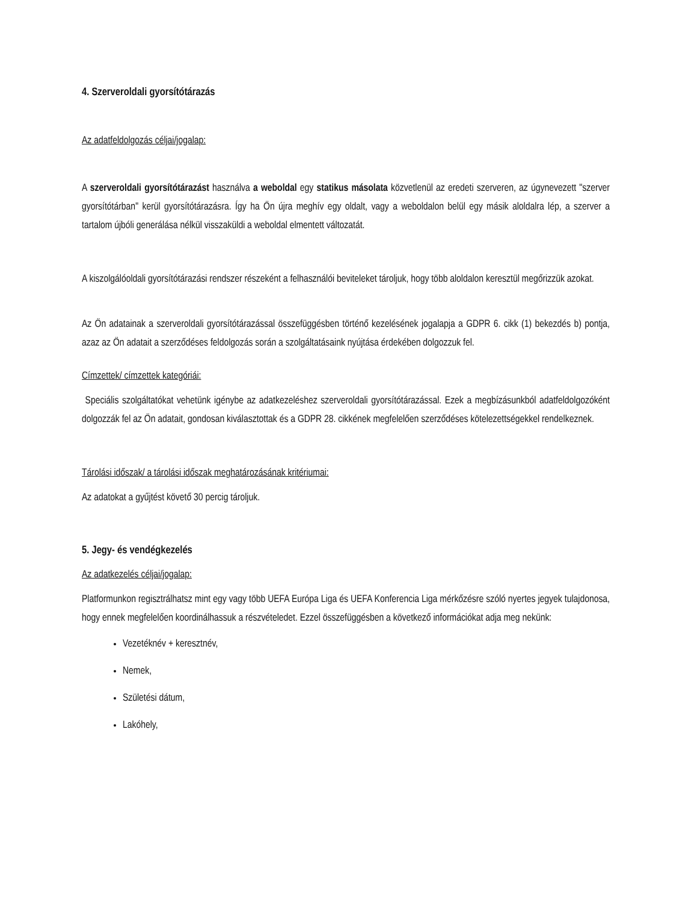4. Szerveroldali gyorsítótárazás
Az adatfeldolgozás céljai/jogalap:
A szerveroldali gyorsítótárazást használva a weboldal egy statikus másolata közvetlenül az eredeti szerveren, az úgynevezett "szerver gyorsítótárban" kerül gyorsítótárazásra. Így ha Ön újra meghív egy oldalt, vagy a weboldalon belül egy másik aloldalra lép, a szerver a tartalom újbóli generálása nélkül visszaküldi a weboldal elmentett változatát.
A kiszolgálóoldali gyorsítótárazási rendszer részeként a felhasználói beviteleket tároljuk, hogy több aloldalon keresztül megőrizzük azokat.
Az Ön adatainak a szerveroldali gyorsítótárazással összefüggésben történő kezelésének jogalapja a GDPR 6. cikk (1) bekezdés b) pontja, azaz az Ön adatait a szerződéses feldolgozás során a szolgáltatásaink nyújtása érdekében dolgozzuk fel.
Címzettek/ címzettek kategóriái:
Speciális szolgáltatókat vehetünk igénybe az adatkezeléshez szerveroldali gyorsítótárazással. Ezek a megbízásunkból adatfeldolgozóként dolgozzák fel az Ön adatait, gondosan kiválasztottak és a GDPR 28. cikkének megfelelően szerződéses kötelezettségekkel rendelkeznek.
Tárolási időszak/ a tárolási időszak meghatározásának kritériumai:
Az adatokat a gyűjtést követő 30 percig tároljuk.
5. Jegy- és vendégkezelés
Az adatkezelés céljai/jogalap:
Platformunkon regisztrálhatsz mint egy vagy több UEFA Európa Liga és UEFA Konferencia Liga mérkőzésre szóló nyertes jegyek tulajdonosa, hogy ennek megfelelően koordinálhassuk a részvételedet. Ezzel összefüggésben a következő információkat adja meg nekünk:
Vezetéknév + keresztnév,
Nemek,
Születési dátum,
Lakóhely,